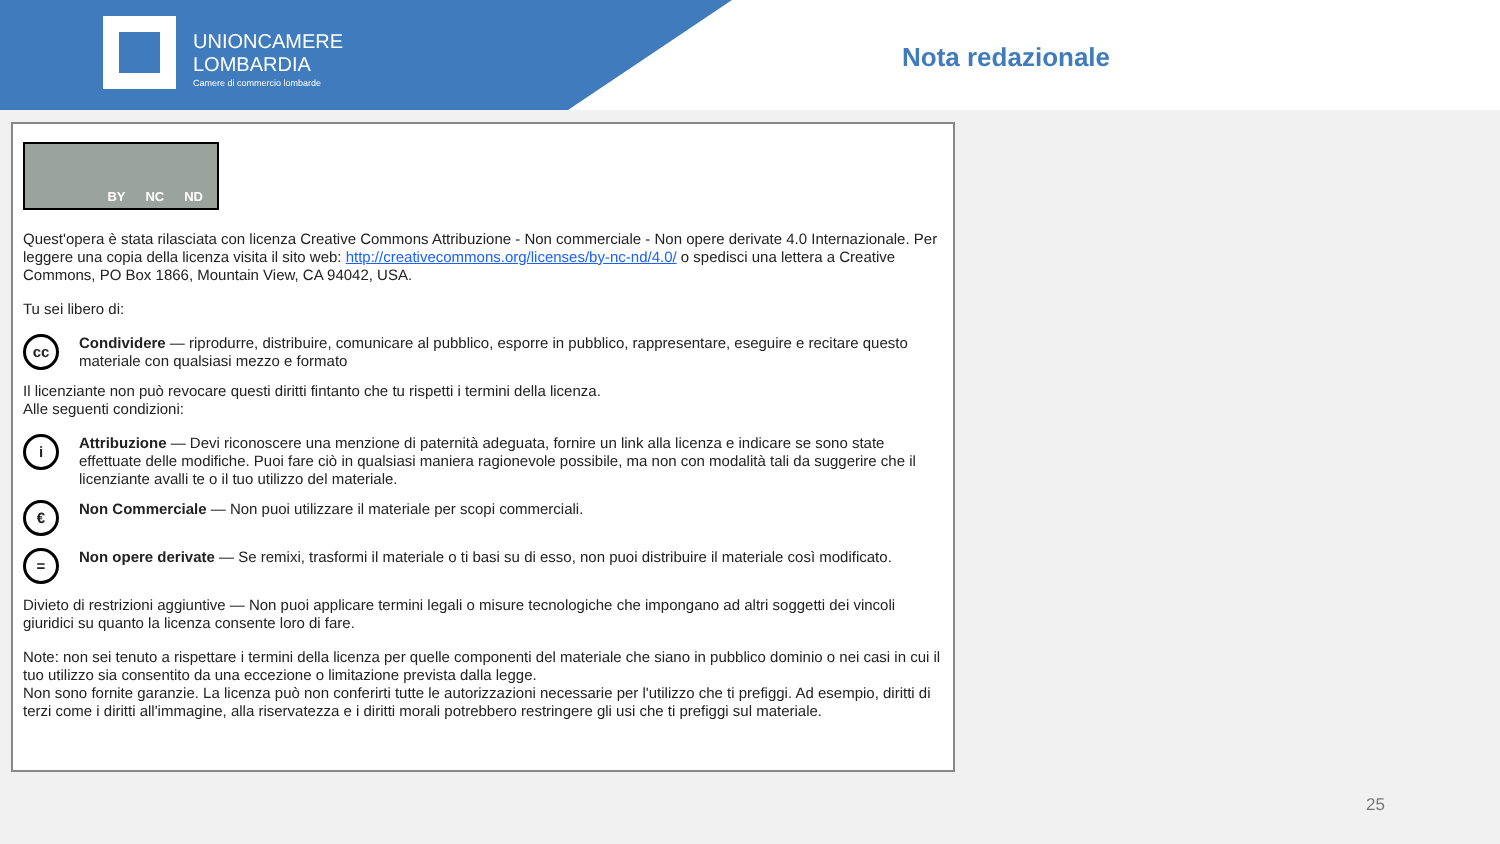UNIONCAMERE
LOMBARDIA
Camere di commercio lombarde
Nota redazionale
BY NC ND
Quest'opera è stata rilasciata con licenza Creative Commons Attribuzione - Non commerciale - Non opere derivate 4.0 Internazionale. Per leggere una copia della licenza visita il sito web: http://creativecommons.org/licenses/by-nc-nd/4.0/ o spedisci una lettera a Creative Commons, PO Box 1866, Mountain View, CA 94042, USA.
Tu sei libero di:
cc
Condividere — riprodurre, distribuire, comunicare al pubblico, esporre in pubblico, rappresentare, eseguire e recitare questo materiale con qualsiasi mezzo e formato
Il licenziante non può revocare questi diritti fintanto che tu rispetti i termini della licenza.
Alle seguenti condizioni:
i
Attribuzione — Devi riconoscere una menzione di paternità adeguata, fornire un link alla licenza e indicare se sono state effettuate delle modifiche. Puoi fare ciò in qualsiasi maniera ragionevole possibile, ma non con modalità tali da suggerire che il licenziante avalli te o il tuo utilizzo del materiale.
€
Non Commerciale — Non puoi utilizzare il materiale per scopi commerciali.
=
Non opere derivate — Se remixi, trasformi il materiale o ti basi su di esso, non puoi distribuire il materiale così modificato.
Divieto di restrizioni aggiuntive — Non puoi applicare termini legali o misure tecnologiche che impongano ad altri soggetti dei vincoli giuridici su quanto la licenza consente loro di fare.
Note: non sei tenuto a rispettare i termini della licenza per quelle componenti del materiale che siano in pubblico dominio o nei casi in cui il tuo utilizzo sia consentito da una eccezione o limitazione prevista dalla legge.
Non sono fornite garanzie. La licenza può non conferirti tutte le autorizzazioni necessarie per l'utilizzo che ti prefiggi. Ad esempio, diritti di terzi come i diritti all'immagine, alla riservatezza e i diritti morali potrebbero restringere gli usi che ti prefiggi sul materiale.
25